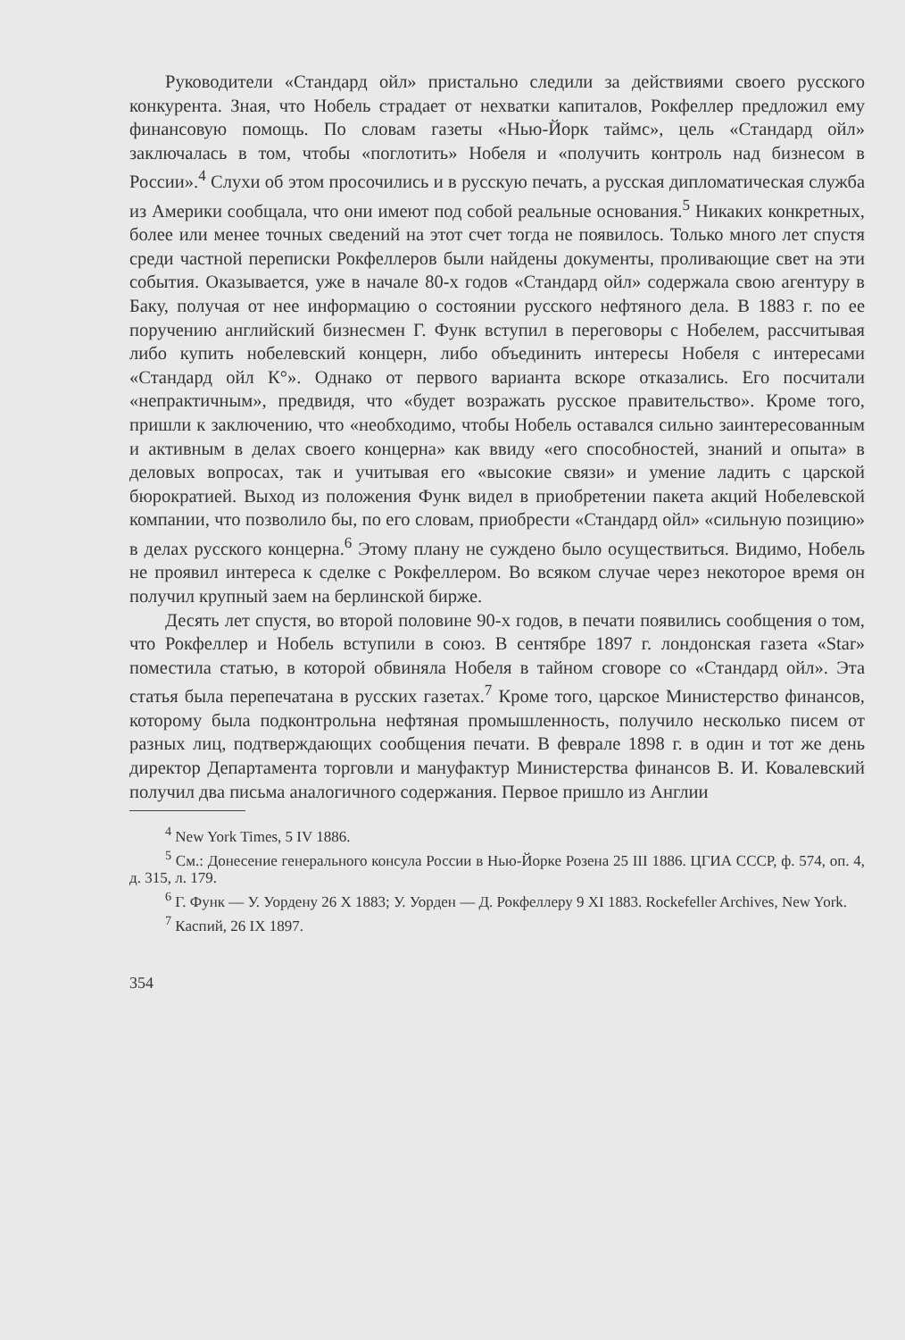Руководители «Стандард ойл» пристально следили за действиями своего русского конкурента. Зная, что Нобель страдает от нехватки капиталов, Рокфеллер предложил ему финансовую помощь. По словам газеты «Нью-Йорк таймс», цель «Стандард ойл» заключалась в том, чтобы «поглотить» Нобеля и «получить контроль над бизнесом в России».<sup>4</sup> Слухи об этом просочились и в русскую печать, а русская дипломатическая служба из Америки сообщала, что они имеют под собой реальные основания.<sup>5</sup> Никаких конкретных, более или менее точных сведений на этот счет тогда не появилось. Только много лет спустя среди частной переписки Рокфеллеров были найдены документы, проливающие свет на эти события. Оказывается, уже в начале 80-х годов «Стандард ойл» содержала свою агентуру в Баку, получая от нее информацию о состоянии русского нефтяного дела. В 1883 г. по ее поручению английский бизнесмен Г. Функ вступил в переговоры с Нобелем, рассчитывая либо купить нобелевский концерн, либо объединить интересы Нобеля с интересами «Стандард ойл К°». Однако от первого варианта вскоре отказались. Его посчитали «непрактичным», предвидя, что «будет возражать русское правительство». Кроме того, пришли к заключению, что «необходимо, чтобы Нобель оставался сильно заинтересованным и активным в делах своего концерна» как ввиду «его способностей, знаний и опыта» в деловых вопросах, так и учитывая его «высокие связи» и умение ладить с царской бюрократией. Выход из положения Функ видел в приобретении пакета акций Нобелевской компании, что позволило бы, по его словам, приобрести «Стандард ойл» «сильную позицию» в делах русского концерна.<sup>6</sup> Этому плану не суждено было осуществиться. Видимо, Нобель не проявил интереса к сделке с Рокфеллером. Во всяком случае через некоторое время он получил крупный заем на берлинской бирже.
Десять лет спустя, во второй половине 90-х годов, в печати появились сообщения о том, что Рокфеллер и Нобель вступили в союз. В сентябре 1897 г. лондонская газета «Star» поместила статью, в которой обвиняла Нобеля в тайном сговоре со «Стандард ойл». Эта статья была перепечатана в русских газетах.<sup>7</sup> Кроме того, царское Министерство финансов, которому была подконтрольна нефтяная промышленность, получило несколько писем от разных лиц, подтверждающих сообщения печати. В феврале 1898 г. в один и тот же день директор Департамента торговли и мануфактур Министерства финансов В. И. Ковалевский получил два письма аналогичного содержания. Первое пришло из Англии
<sup>4</sup> New York Times, 5 IV 1886.
<sup>5</sup> См.: Донесение генерального консула России в Нью-Йорке Розена 25 III 1886. ЦГИА СССР, ф. 574, оп. 4, д. 315, л. 179.
<sup>6</sup> Г. Функ — У. Уордену 26 X 1883; У. Уорден — Д. Рокфеллеру 9 XI 1883. Rockefeller Archives, New York.
<sup>7</sup> Каспий, 26 IX 1897.
354